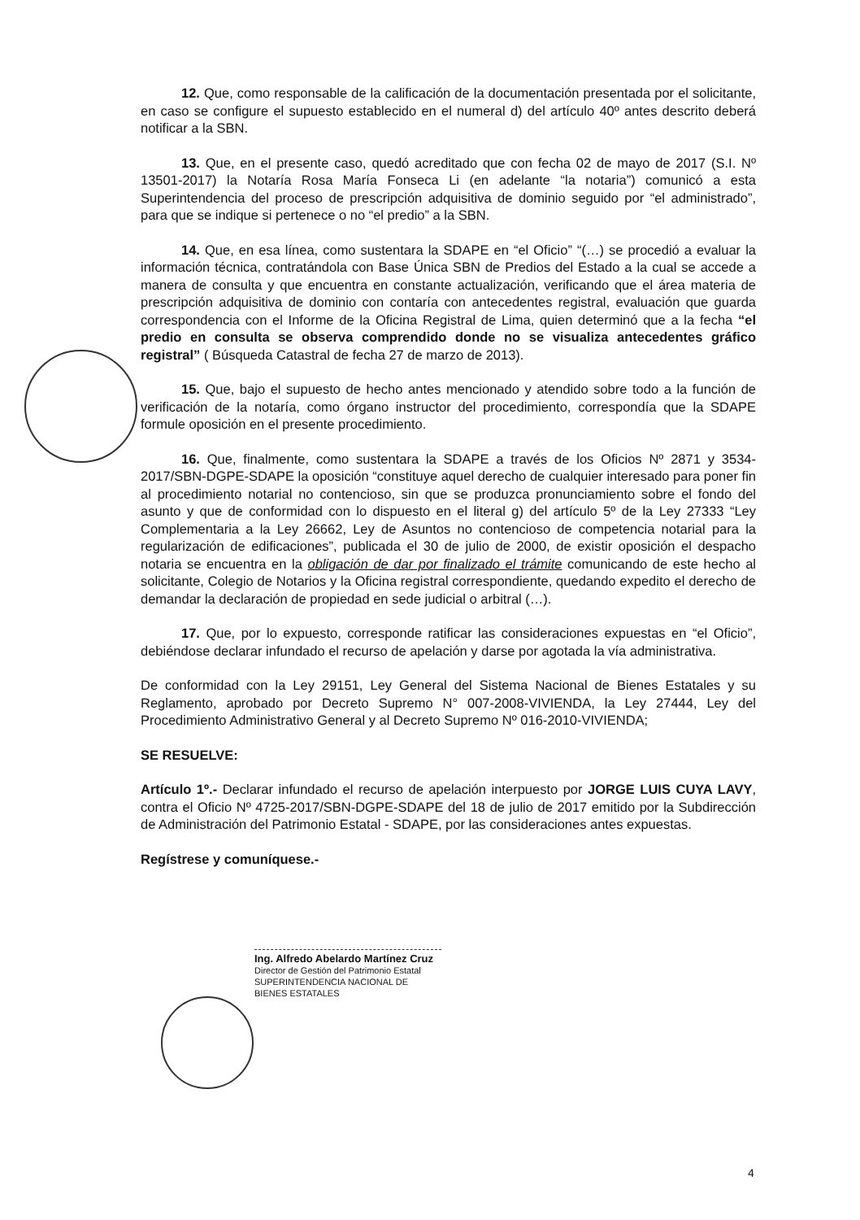12. Que, como responsable de la calificación de la documentación presentada por el solicitante, en caso se configure el supuesto establecido en el numeral d) del artículo 40º antes descrito deberá notificar a la SBN.
13. Que, en el presente caso, quedó acreditado que con fecha 02 de mayo de 2017 (S.I. Nº 13501-2017) la Notaría Rosa María Fonseca Li (en adelante “la notaria”) comunicó a esta Superintendencia del proceso de prescripción adquisitiva de dominio seguido por “el administrado”, para que se indique si pertenece o no “el predio” a la SBN.
14. Que, en esa línea, como sustentara la SDAPE en “el Oficio” “(…) se procedió a evaluar la información técnica, contratándola con Base Única SBN de Predios del Estado a la cual se accede a manera de consulta y que encuentra en constante actualización, verificando que el área materia de prescripción adquisitiva de dominio con contaría con antecedentes registral, evaluación que guarda correspondencia con el Informe de la Oficina Registral de Lima, quien determinó que a la fecha “el predio en consulta se observa comprendido donde no se visualiza antecedentes gráfico registral” ( Búsqueda Catastral de fecha 27 de marzo de 2013).
15. Que, bajo el supuesto de hecho antes mencionado y atendido sobre todo a la función de verificación de la notaría, como órgano instructor del procedimiento, correspondía que la SDAPE formule oposición en el presente procedimiento.
16. Que, finalmente, como sustentara la SDAPE a través de los Oficios Nº 2871 y 3534-2017/SBN-DGPE-SDAPE la oposición “constituye aquel derecho de cualquier interesado para poner fin al procedimiento notarial no contencioso, sin que se produzca pronunciamiento sobre el fondo del asunto y que de conformidad con lo dispuesto en el literal g) del artículo 5º de la Ley 27333 “Ley Complementaria a la Ley 26662, Ley de Asuntos no contencioso de competencia notarial para la regularización de edificaciones”, publicada el 30 de julio de 2000, de existir oposición el despacho notaria se encuentra en la obligación de dar por finalizado el trámite comunicando de este hecho al solicitante, Colegio de Notarios y la Oficina registral correspondiente, quedando expedito el derecho de demandar la declaración de propiedad en sede judicial o arbitral (…).
17. Que, por lo expuesto, corresponde ratificar las consideraciones expuestas en “el Oficio”, debiéndose declarar infundado el recurso de apelación y darse por agotada la vía administrativa.
De conformidad con la Ley 29151, Ley General del Sistema Nacional de Bienes Estatales y su Reglamento, aprobado por Decreto Supremo N° 007-2008-VIVIENDA, la Ley 27444, Ley del Procedimiento Administrativo General y al Decreto Supremo Nº 016-2010-VIVIENDA;
SE RESUELVE:
Artículo 1º.- Declarar infundado el recurso de apelación interpuesto por JORGE LUIS CUYA LAVY, contra el Oficio Nº 4725-2017/SBN-DGPE-SDAPE del 18 de julio de 2017 emitido por la Subdirección de Administración del Patrimonio Estatal - SDAPE, por las consideraciones antes expuestas.
Regístrese y comuníquese.-
Ing. Alfredo Abelardo Martínez Cruz
Director de Gestión del Patrimonio Estatal
SUPERINTENDENCIA NACIONAL DE BIENES ESTATALES
4